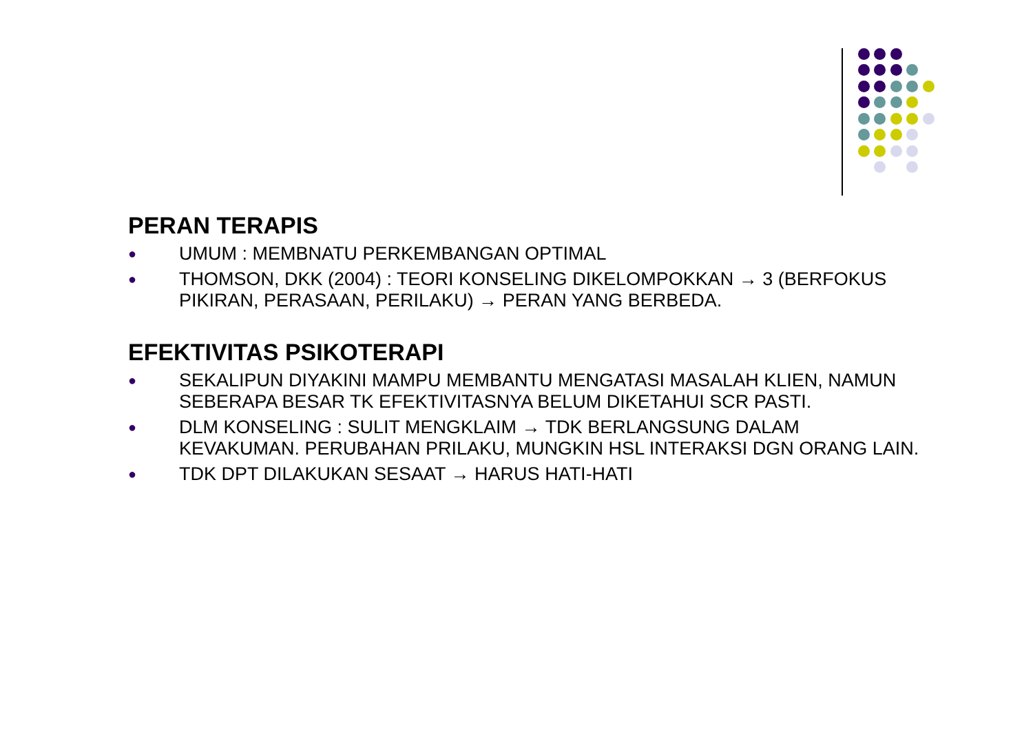PERAN TERAPIS
● UMUM : MEMBNATU PERKEMBANGAN OPTIMAL
● THOMSON, DKK (2004) : TEORI KONSELING DIKELOMPOKKAN → 3 (BERFOKUS PIKIRAN, PERASAAN, PERILAKU) → PERAN YANG BERBEDA.
EFEKTIVITAS PSIKOTERAPI
● SEKALIPUN DIYAKINI MAMPU MEMBANTU MENGATASI MASALAH KLIEN, NAMUN SEBERAPA BESAR TK EFEKTIVITASNYA BELUM DIKETAHUI SCR PASTI.
● DLM KONSELING : SULIT MENGKLAIM → TDK BERLANGSUNG DALAM KEVAKUMAN. PERUBAHAN PRILAKU, MUNGKIN HSL INTERAKSI DGN ORANG LAIN.
● TDK DPT DILAKUKAN SESAAT → HARUS HATI-HATI